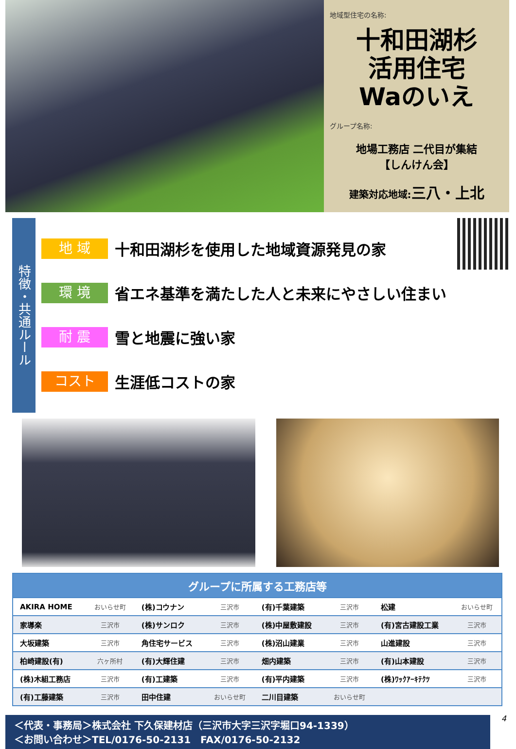地域型住宅の名称:
十和田湖杉
活用住宅
Waのいえ
グループ名称:
地場工務店 二代目が集結
【しんけん会】
建築対応地域:三八・上北
特徴・共通ルール
地 域
十和田湖杉を使用した地域資源発見の家
環 境
省エネ基準を満たした人と未来にやさしい住まい
耐 震
雪と地震に強い家
コスト
生涯低コストの家
| グループに所属する工務店等 | | | | | | | |
| --- | --- | --- | --- | --- | --- | --- | --- |
| AKIRA HOME | おいらせ町 | (株)コウナン | 三沢市 | (有)千葉建築 | 三沢市 | 松建 | おいらせ町 |
| 家導楽 | 三沢市 | (株)サンロク | 三沢市 | (株)中屋敷建設 | 三沢市 | (有)宮古建設工業 | 三沢市 |
| 大坂建築 | 三沢市 | 角住宅サービス | 三沢市 | (株)沼山建業 | 三沢市 | 山進建設 | 三沢市 |
| 柏崎建設(有) | 六ヶ所村 | (有)大輝住建 | 三沢市 | 畑内建築 | 三沢市 | (有)山本建設 | 三沢市 |
| (株)木組工務店 | 三沢市 | (有)工建築 | 三沢市 | (有)平内建築 | 三沢市 | (株)ﾜｯｸｱｰｷﾃｸﾂ | 三沢市 |
| (有)工藤建築 | 三沢市 | 田中住建 | おいらせ町 | 二川目建築 | おいらせ町 | | |
＜代表・事務局＞株式会社 下久保建材店（三沢市大字三沢字堀口94-1339）
＜お問い合わせ＞TEL/0176-50-2131　FAX/0176-50-2132
4